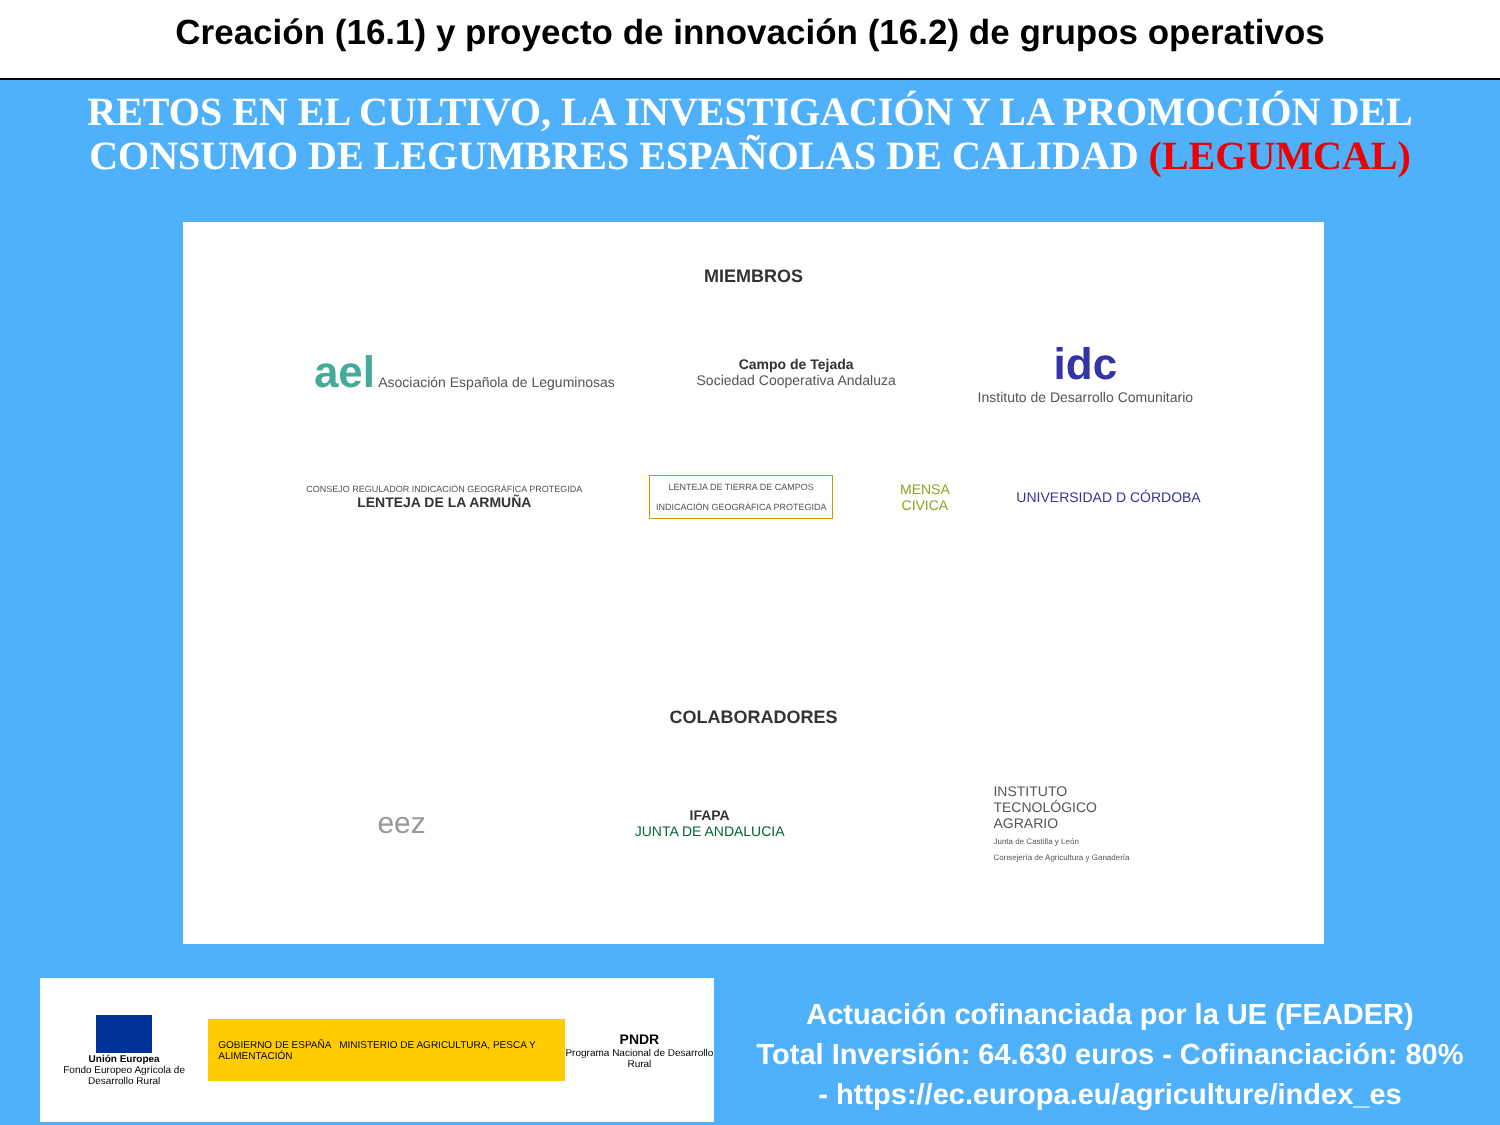Creación (16.1) y proyecto de innovación (16.2) de grupos operativos
RETOS EN EL CULTIVO, LA INVESTIGACIÓN Y LA PROMOCIÓN DEL CONSUMO DE LEGUMBRES ESPAÑOLAS DE CALIDAD (LEGUMCAL)
MIEMBROS
ael Asociación Española de Leguminosas
Campo de Tejada
Sociedad Cooperativa Andaluza
idc
Instituto de Desarrollo Comunitario
CONSEJO REGULADOR INDICACIÓN GEOGRÁFICA PROTEGIDA
LENTEJA DE LA ARMUÑA
LENTEJA DE TIERRA DE CAMPOS
INDICACIÓN GEOGRÁFICA PROTEGIDA
MENSA
CIVICA
UNIVERSIDAD D CÓRDOBA
COLABORADORES
eez
IFAPA
JUNTA DE ANDALUCIA
INSTITUTO
TECNOLÓGICO
AGRARIO
Junta de Castilla y León
Consejería de Agricultura y Ganadería
Unión Europea
Fondo Europeo Agrícola de Desarrollo Rural
GOBIERNO DE ESPAÑA MINISTERIO DE AGRICULTURA, PESCA Y ALIMENTACIÓN
PNDR
Programa Nacional de Desarrollo Rural
Actuación cofinanciada por la UE (FEADER)
Total Inversión: 64.630 euros - Cofinanciación: 80%
- https://ec.europa.eu/agriculture/index_es